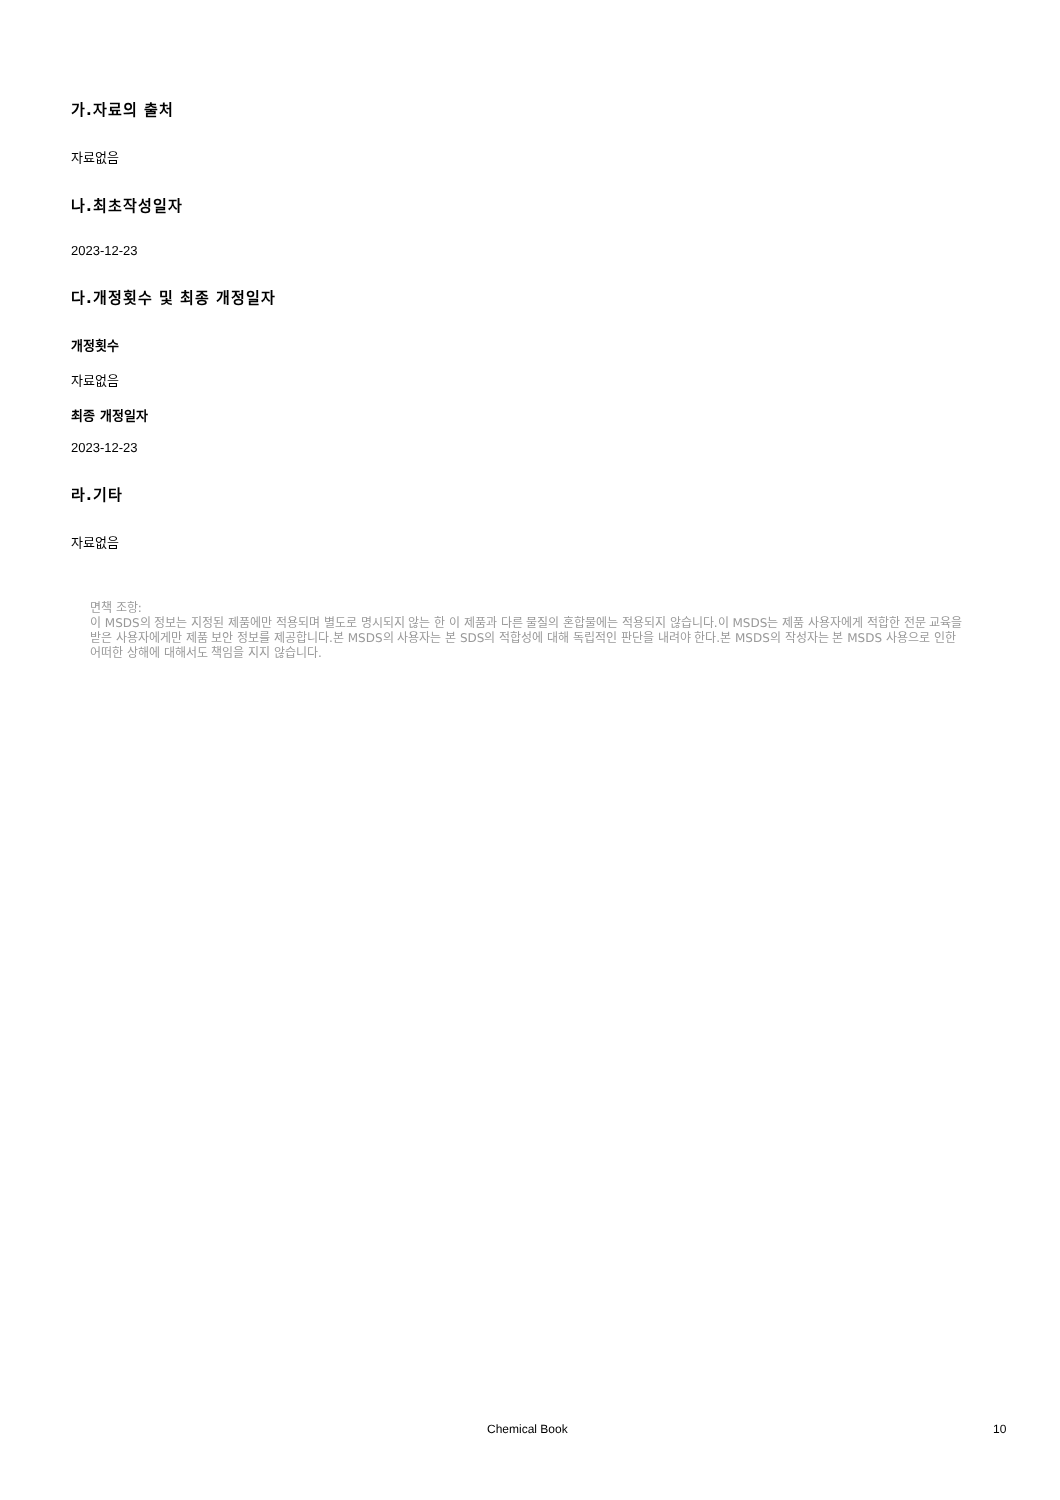가.자료의 출처
자료없음
나.최초작성일자
2023-12-23
다.개정횟수 및 최종 개정일자
개정횟수
자료없음
최종 개정일자
2023-12-23
라.기타
자료없음
면책 조항:
이 MSDS의 정보는 지정된 제품에만 적용되며 별도로 명시되지 않는 한 이 제품과 다른 물질의 혼합물에는 적용되지 않습니다.이 MSDS는 제품 사용자에게 적합한 전문 교육을 받은 사용자에게만 제품 보안 정보를 제공합니다.본 MSDS의 사용자는 본 SDS의 적합성에 대해 독립적인 판단을 내려야 한다.본 MSDS의 작성자는 본 MSDS 사용으로 인한 어떠한 상해에 대해서도 책임을 지지 않습니다.
Chemical Book 10